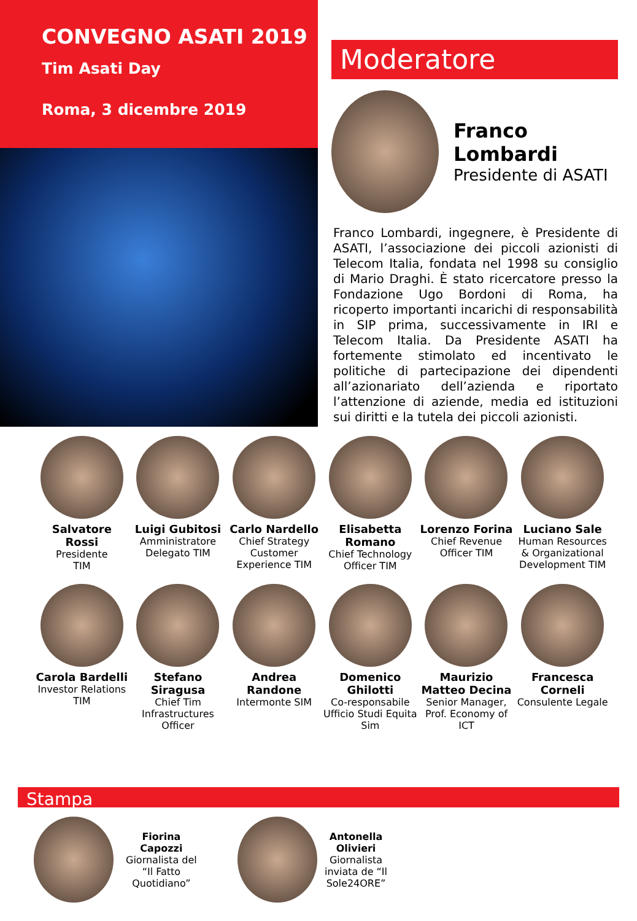CONVEGNO ASATI 2019
Tim Asati Day
Roma, 3 dicembre 2019
Moderatore
Franco Lombardi
Presidente di ASATI
Franco Lombardi, ingegnere, è Presidente di ASATI, l’associazione dei piccoli azionisti di Telecom Italia, fondata nel 1998 su consiglio di Mario Draghi. È stato ricercatore presso la Fondazione Ugo Bordoni di Roma, ha ricoperto importanti incarichi di responsabilità in SIP prima, successivamente in IRI e Telecom Italia. Da Presidente ASATI ha fortemente stimolato ed incentivato le politiche di partecipazione dei dipendenti all’azionariato dell’azienda e riportato l’attenzione di aziende, media ed istituzioni sui diritti e la tutela dei piccoli azionisti.
Salvatore Rossi
Presidente
TIM
Luigi Gubitosi
Amministratore
Delegato TIM
Carlo Nardello
Chief Strategy Customer Experience TIM
Elisabetta Romano
Chief Technology Officer TIM
Lorenzo Forina
Chief Revenue Officer TIM
Luciano Sale
Human Resources & Organizational Development TIM
Carola Bardelli
Investor Relations TIM
Stefano Siragusa
Chief Tim Infrastructures Officer
Andrea Randone
Intermonte SIM
Domenico Ghilotti
Co-responsabile Ufficio Studi Equita Sim
Maurizio Matteo Decina
Senior Manager, Prof. Economy of ICT
Francesca Corneli
Consulente Legale
Stampa
Fiorina
Capozzi
Giornalista del
“Il Fatto
Quotidiano”
Antonella
Olivieri
Giornalista
inviata de “Il
Sole24ORE”